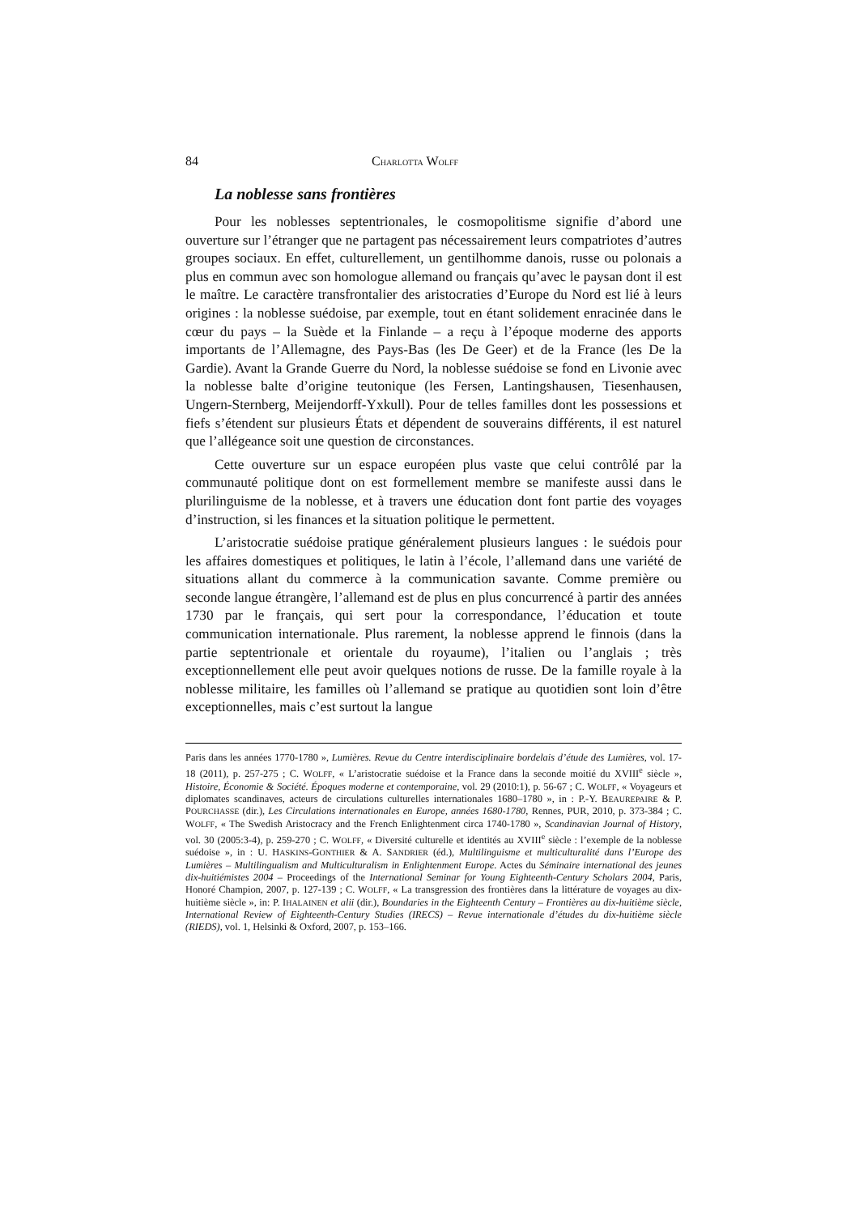84 CHARLOTTA WOLFF
La noblesse sans frontières
Pour les noblesses septentrionales, le cosmopolitisme signifie d’abord une ouverture sur l’étranger que ne partagent pas nécessairement leurs compatriotes d’autres groupes sociaux. En effet, culturellement, un gentilhomme danois, russe ou polonais a plus en commun avec son homologue allemand ou français qu’avec le paysan dont il est le maître. Le caractère transfrontalier des aristocraties d’Europe du Nord est lié à leurs origines : la noblesse suédoise, par exemple, tout en étant solidement enracinée dans le cœur du pays – la Suède et la Finlande – a reçu à l’époque moderne des apports importants de l’Allemagne, des Pays-Bas (les De Geer) et de la France (les De la Gardie). Avant la Grande Guerre du Nord, la noblesse suédoise se fond en Livonie avec la noblesse balte d’origine teutonique (les Fersen, Lantingshausen, Tiesenhausen, Ungern-Sternberg, Meijendorff-Yxkull). Pour de telles familles dont les possessions et fiefs s’étendent sur plusieurs États et dépendent de souverains différents, il est naturel que l’allégeance soit une question de circonstances.
Cette ouverture sur un espace européen plus vaste que celui contrôlé par la communauté politique dont on est formellement membre se manifeste aussi dans le plurilinguisme de la noblesse, et à travers une éducation dont font partie des voyages d’instruction, si les finances et la situation politique le permettent.
L’aristocratie suédoise pratique généralement plusieurs langues : le suédois pour les affaires domestiques et politiques, le latin à l’école, l’allemand dans une variété de situations allant du commerce à la communication savante. Comme première ou seconde langue étrangère, l’allemand est de plus en plus concurrencé à partir des années 1730 par le français, qui sert pour la correspondance, l’éducation et toute communication internationale. Plus rarement, la noblesse apprend le finnois (dans la partie septentrionale et orientale du royaume), l’italien ou l’anglais ; très exceptionnellement elle peut avoir quelques notions de russe. De la famille royale à la noblesse militaire, les familles où l’allemand se pratique au quotidien sont loin d’être exceptionnelles, mais c’est surtout la langue
Paris dans les années 1770-1780 », Lumières. Revue du Centre interdisciplinaire bordelais d’étude des Lumières, vol. 17-18 (2011), p. 257-275 ; C. WOLFF, « L’aristocratie suédoise et la France dans la seconde moitié du XVIII<sup>e</sup> siècle », Histoire, Économie & Société. Époques moderne et contemporaine, vol. 29 (2010:1), p. 56-67 ; C. WOLFF, « Voyageurs et diplomates scandinaves, acteurs de circulations culturelles internationales 1680–1780 », in : P.-Y. BEAUREPAIRE & P. POURCHASSE (dir.), Les Circulations internationales en Europe, années 1680-1780, Rennes, PUR, 2010, p. 373-384 ; C. WOLFF, « The Swedish Aristocracy and the French Enlightenment circa 1740-1780 », Scandinavian Journal of History, vol. 30 (2005:3-4), p. 259-270 ; C. WOLFF, « Diversité culturelle et identités au XVIII<sup>e</sup> siècle : l’exemple de la noblesse suédoise », in : U. HASKINS-GONTHIER & A. SANDRIER (éd.), Multilinguisme et multiculturalité dans l’Europe des Lumières – Multilingualism and Multiculturalism in Enlightenment Europe. Actes du Séminaire international des jeunes dix-huitiémistes 2004 – Proceedings of the International Seminar for Young Eighteenth-Century Scholars 2004, Paris, Honoré Champion, 2007, p. 127-139 ; C. WOLFF, « La transgression des frontières dans la littérature de voyages au dix-huitième siècle », in: P. IHALAINEN et alii (dir.), Boundaries in the Eighteenth Century – Frontières au dix-huitième siècle, International Review of Eighteenth-Century Studies (IRECS) – Revue internationale d’études du dix-huitième siècle (RIEDS), vol. 1, Helsinki & Oxford, 2007, p. 153–166.